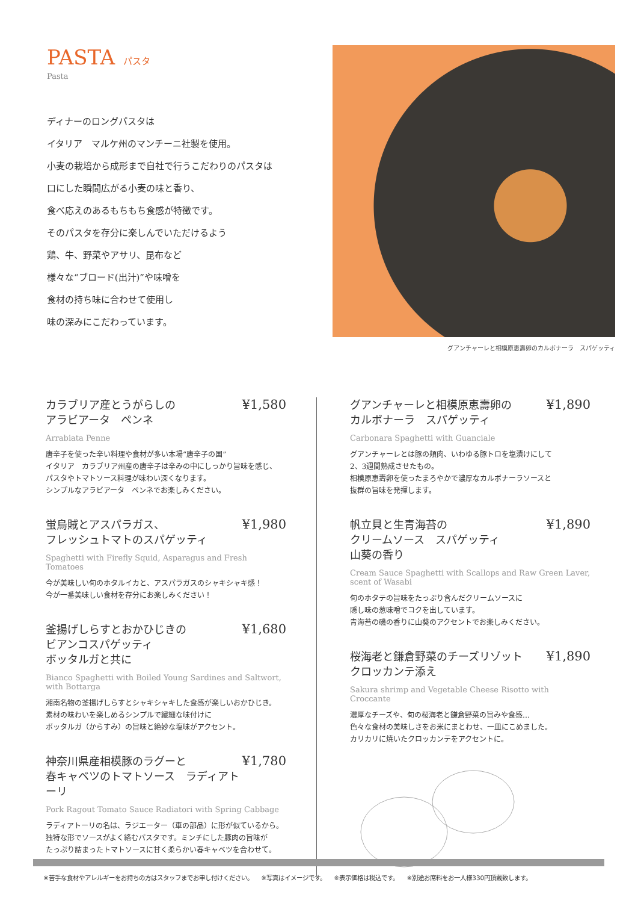PASTA パスタ
Pasta
ディナーのロングパスタは
イタリア　マルケ州のマンチーニ社製を使用。
小麦の栽培から成形まで自社で行うこだわりのパスタは
口にした瞬間広がる小麦の味と香り、
食べ応えのあるもちもち食感が特徴です。
そのパスタを存分に楽しんでいただけるよう
鶏、牛、野菜やアサリ、昆布など
様々な“ブロード(出汁)”や味噌を
食材の持ち味に合わせて使用し
味の深みにこだわっています。
グアンチャーレと相模原恵壽卵のカルボナーラ　スパゲッティ
カラブリア産とうがらしの
アラビアータ　ペンネ ¥1,580
Arrabiata Penne
唐辛子を使った辛い料理や食材が多い本場“唐辛子の国”
イタリア　カラブリア州産の唐辛子は辛みの中にしっかり旨味を感じ、
パスタやトマトソース料理が味わい深くなります。
シンプルなアラビアータ　ペンネでお楽しみください。
蛍烏賊とアスパラガス、
フレッシュトマトのスパゲッティ ¥1,980
Spaghetti with Firefly Squid, Asparagus and Fresh Tomatoes
今が美味しい旬のホタルイカと、アスパラガスのシャキシャキ感！
今が一番美味しい食材を存分にお楽しみください！
釜揚げしらすとおかひじきの
ビアンコスパゲッティ
ボッタルガと共に ¥1,680
Bianco Spaghetti with Boiled Young Sardines and Saltwort, with Bottarga
湘南名物の釜揚げしらすとシャキシャキした食感が楽しいおかひじき。
素材の味わいを楽しめるシンプルで繊細な味付けに
ボッタルガ（からすみ）の旨味と絶妙な塩味がアクセント。
神奈川県産相模豚のラグーと
春キャベツのトマトソース　ラディアトーリ ¥1,780
Pork Ragout Tomato Sauce Radiatori with Spring Cabbage
ラディアトーリの名は、ラジエーター（車の部品）に形が似ているから。
独特な形でソースがよく絡むパスタです。ミンチにした豚肉の旨味が
たっぷり詰まったトマトソースに甘く柔らかい春キャベツを合わせて。
グアンチャーレと相模原恵壽卵の
カルボナーラ　スパゲッティ ¥1,890
Carbonara Spaghetti with Guanciale
グアンチャーレとは豚の頬肉、いわゆる豚トロを塩漬けにして
2、3週間熟成させたもの。
相模原恵壽卵を使ったまろやかで濃厚なカルボナーラソースと
抜群の旨味を発揮します。
帆立貝と生青海苔の
クリームソース　スパゲッティ
山葵の香り ¥1,890
Cream Sauce Spaghetti with Scallops and Raw Green Laver, scent of Wasabi
旬のホタテの旨味をたっぷり含んだクリームソースに
隠し味の葱味噌でコクを出しています。
青海苔の磯の香りに山葵のアクセントでお楽しみください。
桜海老と鎌倉野菜のチーズリゾット
クロッカンテ添え ¥1,890
Sakura shrimp and Vegetable Cheese Risotto with Croccante
濃厚なチーズや、旬の桜海老と鎌倉野菜の旨みや食感…
色々な食材の美味しさをお米にまとわせ、一皿にこめました。
カリカリに焼いたクロッカンテをアクセントに。
※苦手な食材やアレルギーをお持ちの方はスタッフまでお申し付けください。 ※写真はイメージです。 ※表示価格は税込です。 ※別途お席料をお一人様330円頂戴致します。